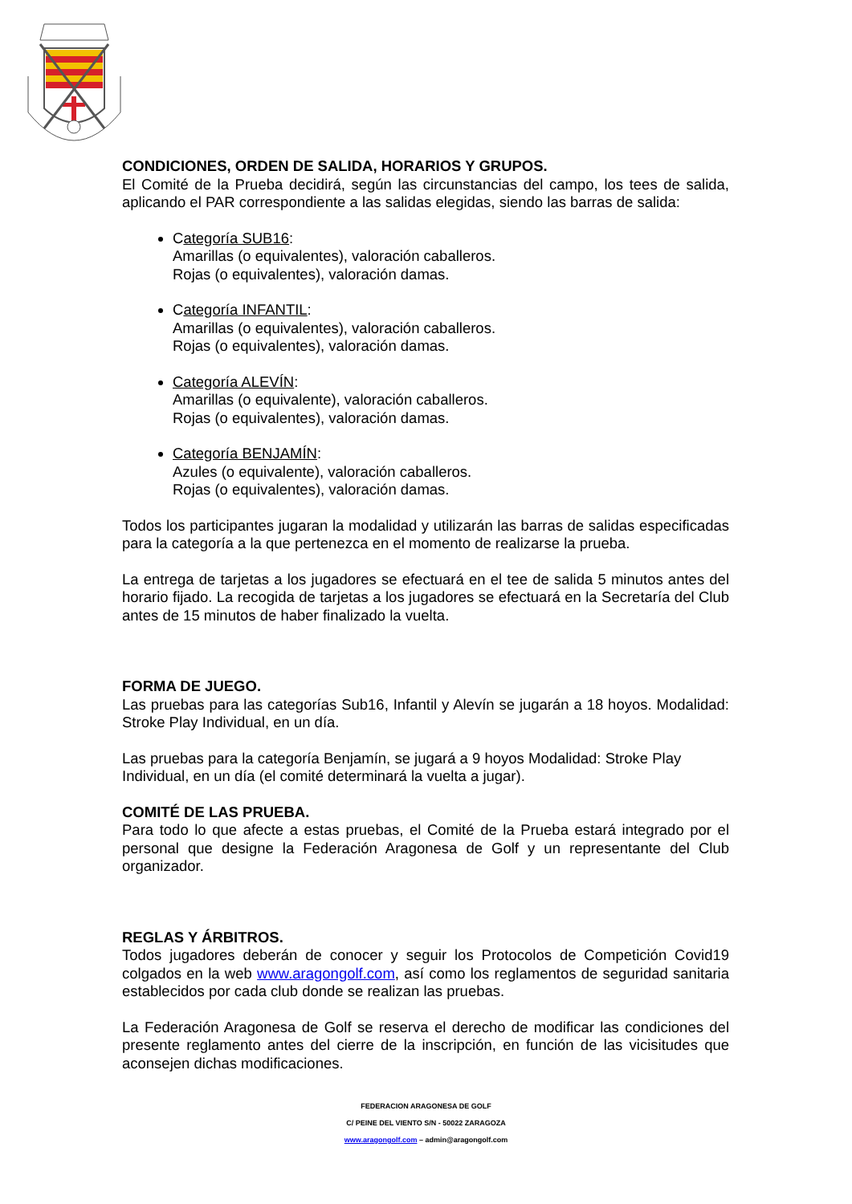CONDICIONES, ORDEN DE SALIDA, HORARIOS Y GRUPOS.
El Comité de la Prueba decidirá, según las circunstancias del campo, los tees de salida, aplicando el PAR correspondiente a las salidas elegidas, siendo las barras de salida:
Categoría SUB16:
Amarillas (o equivalentes), valoración caballeros.
Rojas (o equivalentes), valoración damas.
Categoría INFANTIL:
Amarillas (o equivalentes), valoración caballeros.
Rojas (o equivalentes), valoración damas.
Categoría ALEVÍN:
Amarillas (o equivalente), valoración caballeros.
Rojas (o equivalentes), valoración damas.
Categoría BENJAMÍN:
Azules (o equivalente), valoración caballeros.
Rojas (o equivalentes), valoración damas.
Todos los participantes jugaran la modalidad y utilizarán las barras de salidas especificadas para la categoría a la que pertenezca en el momento de realizarse la prueba.
La entrega de tarjetas a los jugadores se efectuará en el tee de salida 5 minutos antes del horario fijado. La recogida de tarjetas a los jugadores se efectuará en la Secretaría del Club antes de 15 minutos de haber finalizado la vuelta.
FORMA DE JUEGO.
Las pruebas para las categorías Sub16, Infantil y Alevín se jugarán a 18 hoyos. Modalidad: Stroke Play Individual, en un día.
Las pruebas para la categoría Benjamín, se jugará a 9 hoyos Modalidad: Stroke Play Individual, en un día (el comité determinará la vuelta a jugar).
COMITÉ DE LAS PRUEBA.
Para todo lo que afecte a estas pruebas, el Comité de la Prueba estará integrado por el personal que designe la Federación Aragonesa de Golf y un representante del Club organizador.
REGLAS Y ÁRBITROS.
Todos jugadores deberán de conocer y seguir los Protocolos de Competición Covid19 colgados en la web www.aragongolf.com, así como los reglamentos de seguridad sanitaria establecidos por cada club donde se realizan las pruebas.
La Federación Aragonesa de Golf se reserva el derecho de modificar las condiciones del presente reglamento antes del cierre de la inscripción, en función de las vicisitudes que aconsejen dichas modificaciones.
FEDERACION ARAGONESA DE GOLF
C/ PEINE DEL VIENTO S/N - 50022 ZARAGOZA
www.aragongolf.com – admin@aragongolf.com